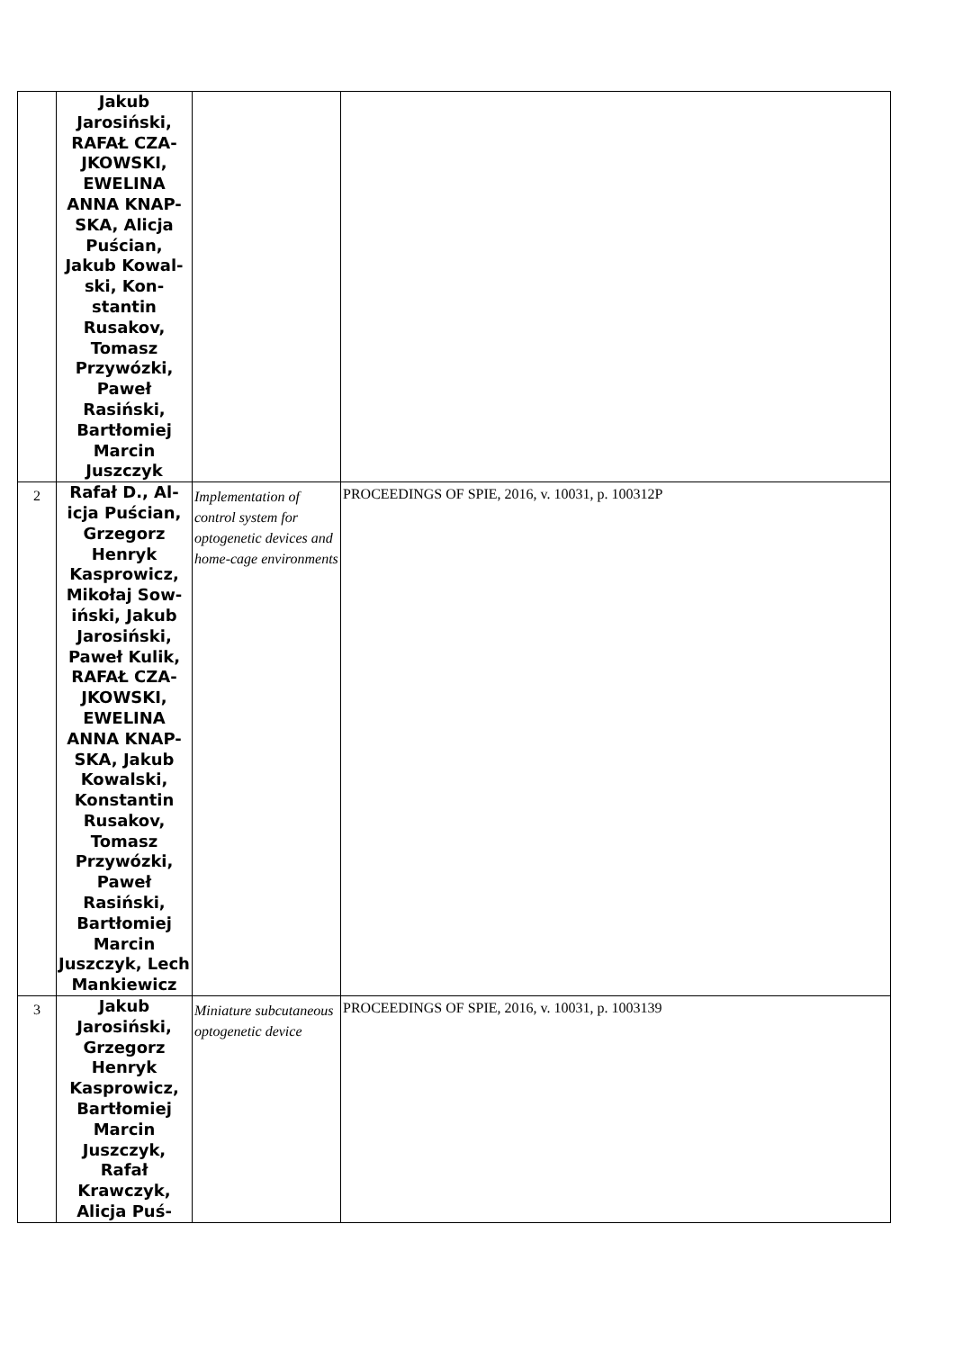| | Jakub Jarosiński, RAFAŁ CZA-JKOWSKI, EWELINA ANNA KNAP-SKA, Alicja Puścian, Jakub Kowal-ski, Kon-stantin Rusakov, Tomasz Przywózki, Paweł Rasiński, Bartłomiej Marcin Juszczyk | | |
| 2 | Rafał D., Al-icja Puścian, Grzegorz Henryk Kasprowicz, Mikołaj Sow-iński, Jakub Jarosiński, Paweł Kulik, RAFAŁ CZA-JKOWSKI, EWELINA ANNA KNAP-SKA, Jakub Kowalski, Konstantin Rusakov, Tomasz Przywózki, Paweł Rasiński, Bartłomiej Marcin Juszczyk, Lech Mankiewicz | Implementation of control system for optogenetic devices and home-cage environments | PROCEEDINGS OF SPIE, 2016, v. 10031, p. 100312P |
| 3 | Jakub Jarosiński, Grzegorz Henryk Kasprowicz, Bartłomiej Marcin Juszczyk, Rafał Krawczyk, Alicja Puś- | Miniature subcutaneous optogenetic device | PROCEEDINGS OF SPIE, 2016, v. 10031, p. 1003139 |